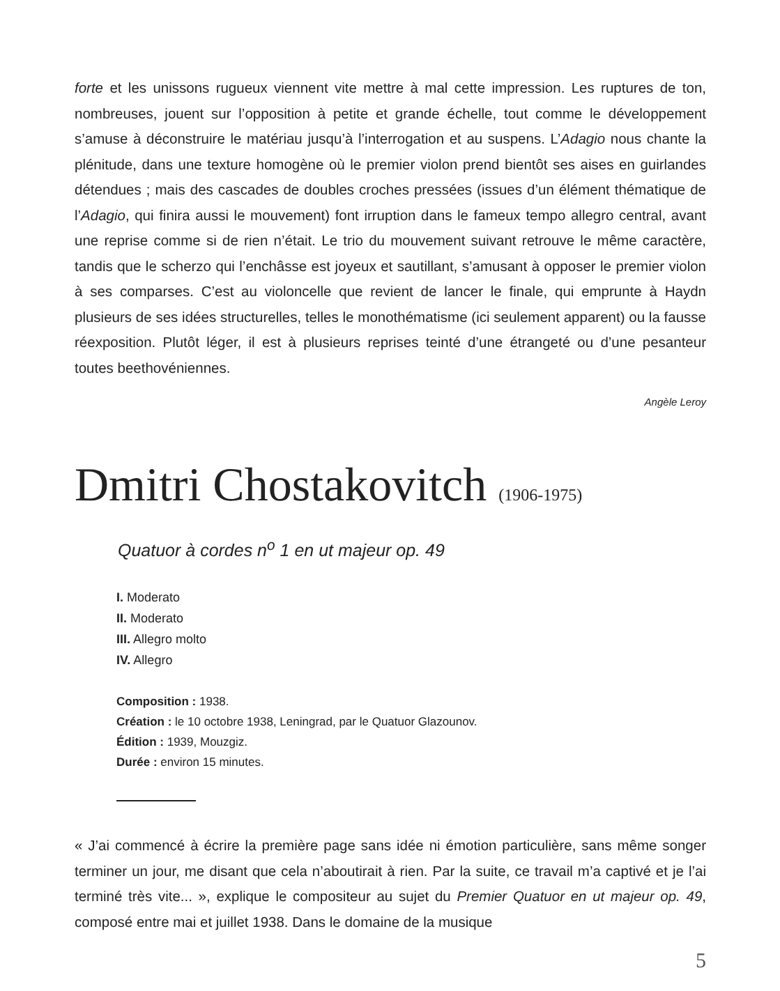forte et les unissons rugueux viennent vite mettre à mal cette impression. Les ruptures de ton, nombreuses, jouent sur l’opposition à petite et grande échelle, tout comme le développement s’amuse à déconstruire le matériau jusqu’à l’interrogation et au suspens. L’Adagio nous chante la plénitude, dans une texture homogène où le premier violon prend bientôt ses aises en guirlandes détendues ; mais des cascades de doubles croches pressées (issues d’un élément thématique de l’Adagio, qui finira aussi le mouvement) font irruption dans le fameux tempo allegro central, avant une reprise comme si de rien n’était. Le trio du mouvement suivant retrouve le même caractère, tandis que le scherzo qui l’enchâsse est joyeux et sautillant, s’amusant à opposer le premier violon à ses comparses. C’est au violoncelle que revient de lancer le finale, qui emprunte à Haydn plusieurs de ses idées structurelles, telles le monothématisme (ici seulement apparent) ou la fausse réexposition. Plutôt léger, il est à plusieurs reprises teinté d’une étrangeté ou d’une pesanteur toutes beethovéniennes.
Angèle Leroy
Dmitri Chostakovitch (1906-1975)
Quatuor à cordes n<sup>o</sup> 1 en ut majeur op. 49
I. Moderato
II. Moderato
III. Allegro molto
IV. Allegro
Composition : 1938.
Création : le 10 octobre 1938, Leningrad, par le Quatuor Glazounov.
Édition : 1939, Mouzgiz.
Durée : environ 15 minutes.
« J’ai commencé à écrire la première page sans idée ni émotion particulière, sans même songer terminer un jour, me disant que cela n’aboutirait à rien. Par la suite, ce travail m’a captivé et je l’ai terminé très vite... », explique le compositeur au sujet du Premier Quatuor en ut majeur op. 49, composé entre mai et juillet 1938. Dans le domaine de la musique
5